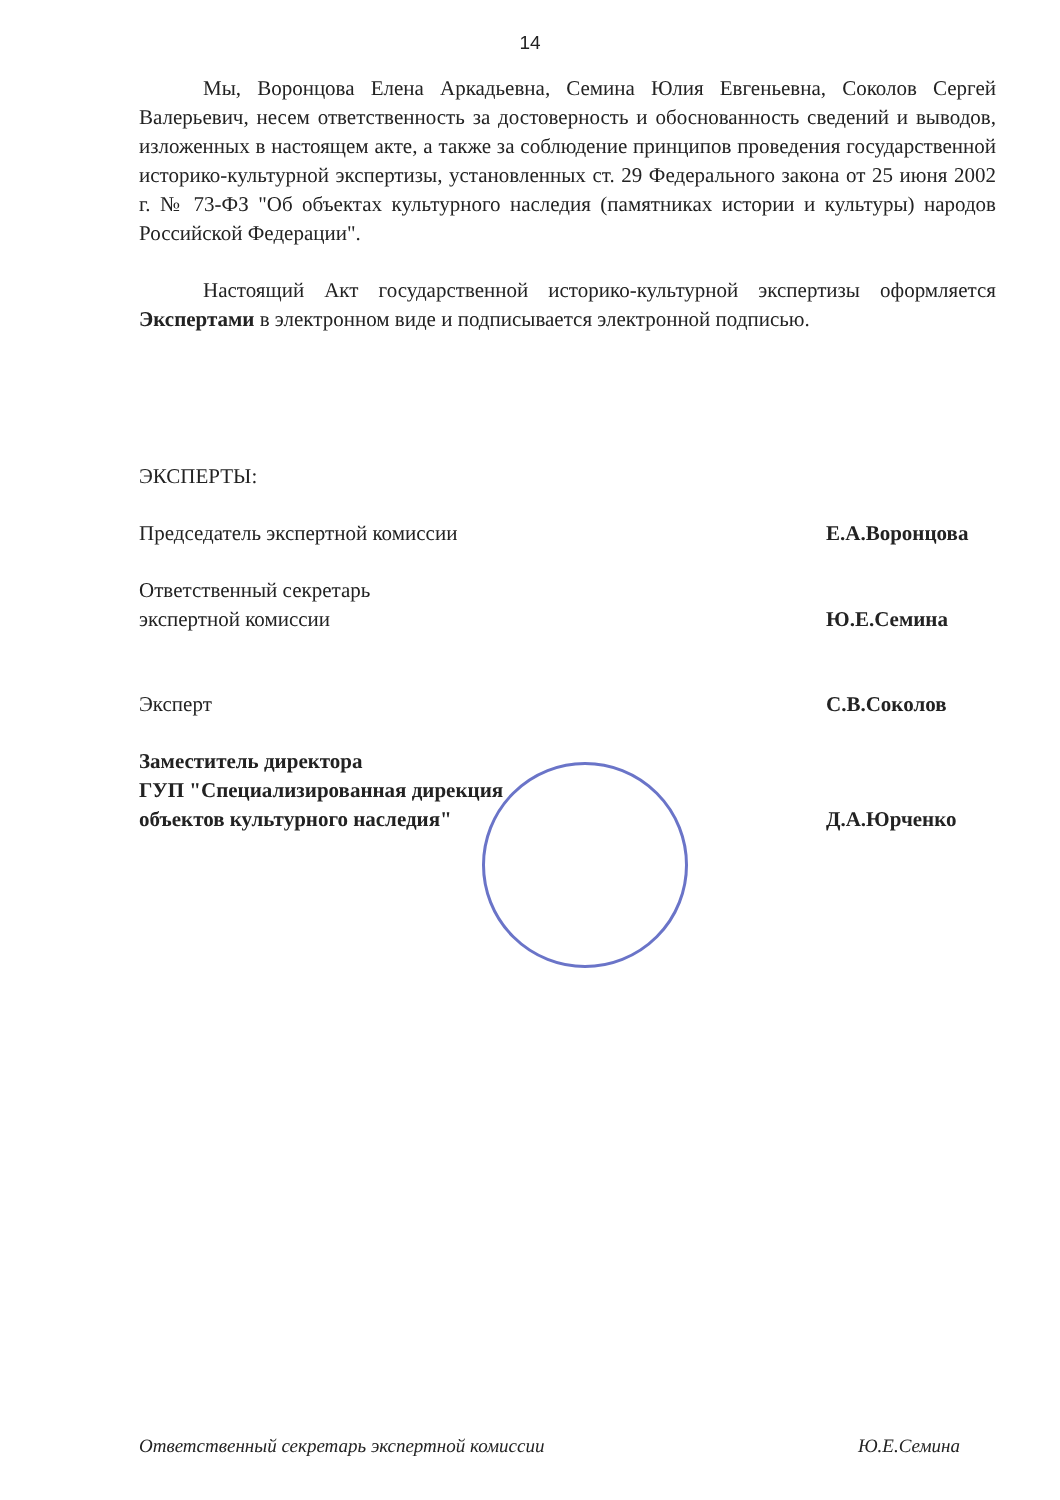14
Мы, Воронцова Елена Аркадьевна, Семина Юлия Евгеньевна, Соколов Сергей Валерьевич, несем ответственность за достоверность и обоснованность сведений и выводов, изложенных в настоящем акте, а также за соблюдение принципов проведения государственной историко-культурной экспертизы, установленных ст. 29 Федерального закона от 25 июня 2002 г. № 73-ФЗ "Об объектах культурного наследия (памятниках истории и культуры) народов Российской Федерации".
Настоящий Акт государственной историко-культурной экспертизы оформляется Экспертами в электронном виде и подписывается электронной подписью.
ЭКСПЕРТЫ:
Председатель экспертной комиссии Е.А.Воронцова
Ответственный секретарь
экспертной комиссии Ю.Е.Семина
Эксперт С.В.Соколов
Заместитель директора
ГУП "Специализированная дирекция
объектов культурного наследия" Д.А.Юрченко
Ответственный секретарь экспертной комиссии Ю.Е.Семина